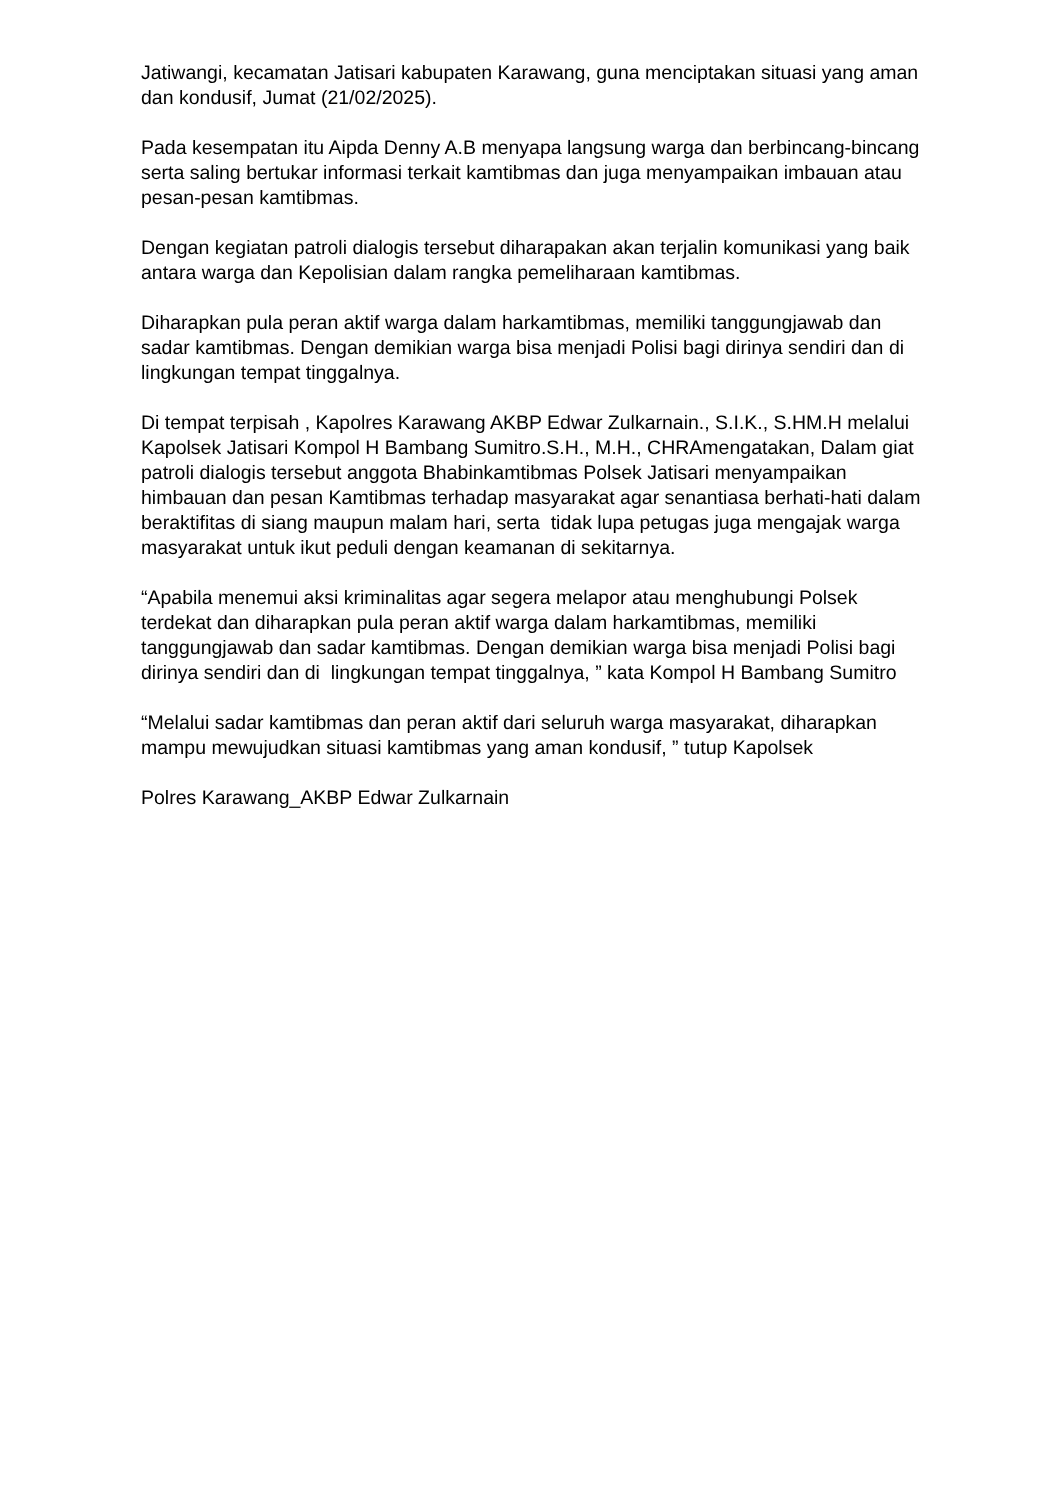Jatiwangi, kecamatan Jatisari kabupaten Karawang, guna menciptakan situasi yang aman dan kondusif, Jumat (21/02/2025).
Pada kesempatan itu Aipda Denny A.B menyapa langsung warga dan berbincang-bincang serta saling bertukar informasi terkait kamtibmas dan juga menyampaikan imbauan atau pesan-pesan kamtibmas.
Dengan kegiatan patroli dialogis tersebut diharapakan akan terjalin komunikasi yang baik antara warga dan Kepolisian dalam rangka pemeliharaan kamtibmas.
Diharapkan pula peran aktif warga dalam harkamtibmas, memiliki tanggungjawab dan sadar kamtibmas. Dengan demikian warga bisa menjadi Polisi bagi dirinya sendiri dan di lingkungan tempat tinggalnya.
Di tempat terpisah , Kapolres Karawang AKBP Edwar Zulkarnain., S.I.K., S.HM.H melalui Kapolsek Jatisari Kompol H Bambang Sumitro.S.H., M.H., CHRAmengatakan, Dalam giat patroli dialogis tersebut anggota Bhabinkamtibmas Polsek Jatisari menyampaikan himbauan dan pesan Kamtibmas terhadap masyarakat agar senantiasa berhati-hati dalam beraktifitas di siang maupun malam hari, serta tidak lupa petugas juga mengajak warga masyarakat untuk ikut peduli dengan keamanan di sekitarnya.
“Apabila menemui aksi kriminalitas agar segera melapor atau menghubungi Polsek terdekat dan diharapkan pula peran aktif warga dalam harkamtibmas, memiliki tanggungjawab dan sadar kamtibmas. Dengan demikian warga bisa menjadi Polisi bagi dirinya sendiri dan di lingkungan tempat tinggalnya, ” kata Kompol H Bambang Sumitro
“Melalui sadar kamtibmas dan peran aktif dari seluruh warga masyarakat, diharapkan mampu mewujudkan situasi kamtibmas yang aman kondusif, ” tutup Kapolsek
Polres Karawang_AKBP Edwar Zulkarnain